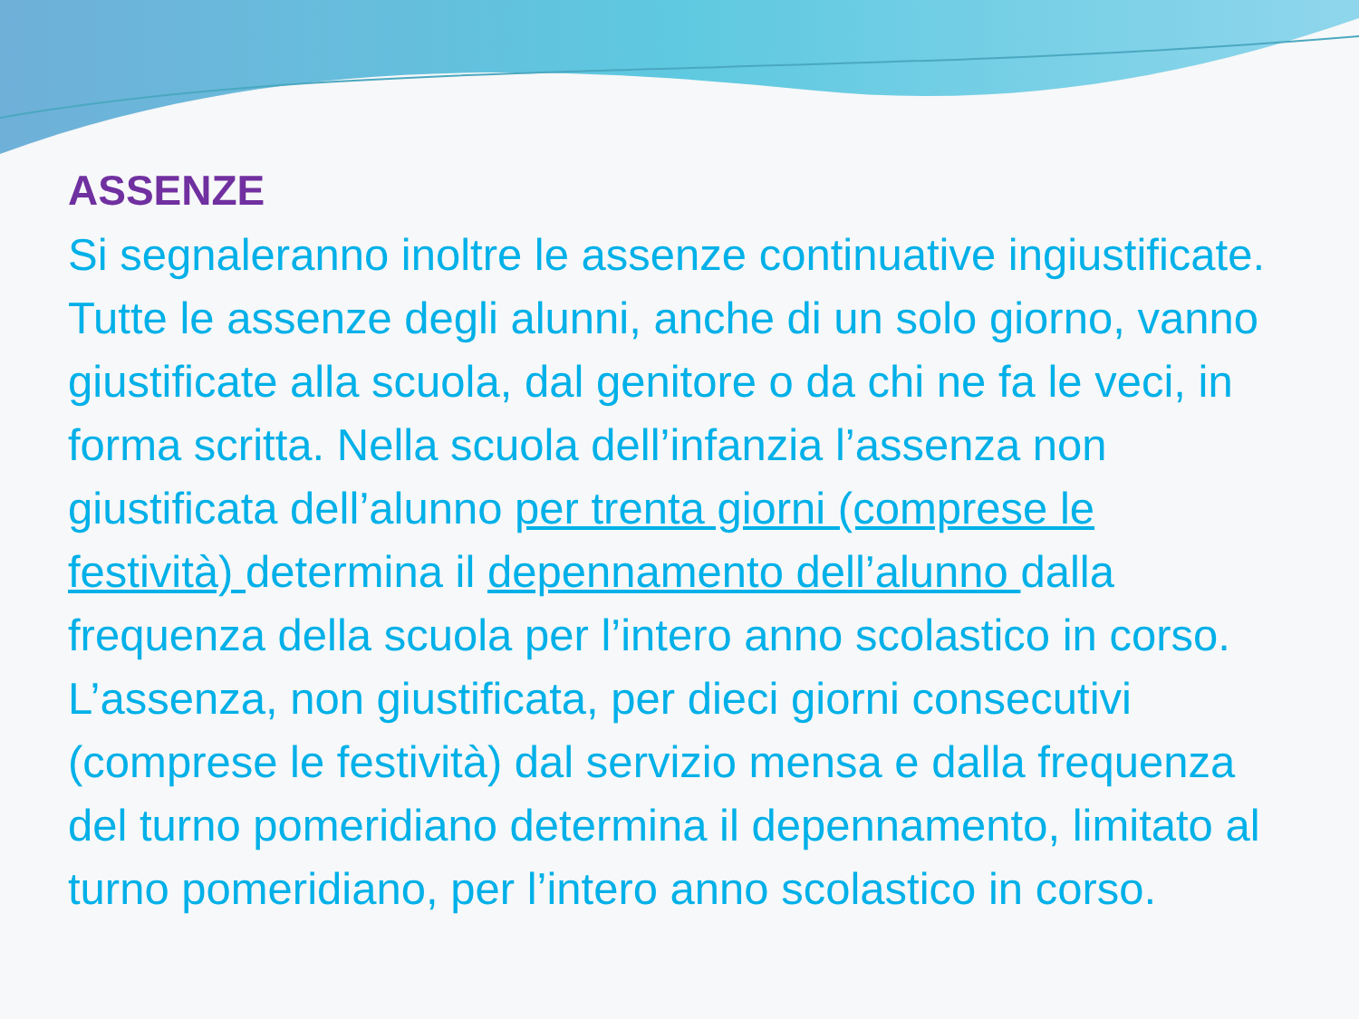ASSENZE
Si segnaleranno inoltre le assenze continuative ingiustificate. Tutte le assenze degli alunni, anche di un solo giorno, vanno giustificate alla scuola, dal genitore o da chi ne fa le veci, in forma scritta. Nella scuola dell’infanzia l’assenza non giustificata dell’alunno per trenta giorni (comprese le festività) determina il depennamento dell’alunno dalla frequenza della scuola per l’intero anno scolastico in corso. L’assenza, non giustificata, per dieci giorni consecutivi (comprese le festività) dal servizio mensa e dalla frequenza del turno pomeridiano determina il depennamento, limitato al turno pomeridiano, per l’intero anno scolastico in corso.